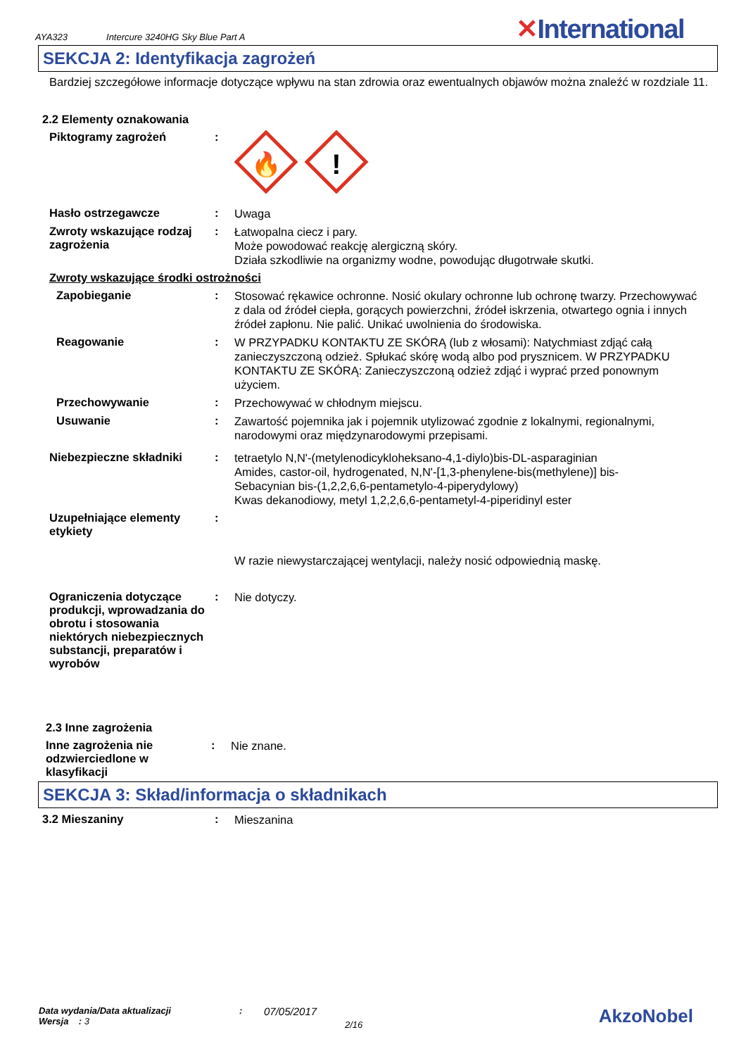AYA323 Intercure 3240HG Sky Blue Part A
✕International
SEKCJA 2: Identyfikacja zagrożeń
Bardziej szczegółowe informacje dotyczące wpływu na stan zdrowia oraz ewentualnych objawów można znaleźć w rozdziale 11.
2.2 Elementy oznakowania
Piktogramy zagrożeń :
🔥
!
Hasło ostrzegawcze :
Uwaga
Zwroty wskazujące rodzaj zagrożenia
:
Łatwopalna ciecz i pary.
Może powodować reakcję alergiczną skóry.
Działa szkodliwie na organizmy wodne, powodując długotrwałe skutki.
Zwroty wskazujące środki ostrożności
Zapobieganie :
Stosować rękawice ochronne. Nosić okulary ochronne lub ochronę twarzy. Przechowywać z dala od źródeł ciepła, gorących powierzchni, źródeł iskrzenia, otwartego ognia i innych źródeł zapłonu. Nie palić. Unikać uwolnienia do środowiska.
Reagowanie :
W PRZYPADKU KONTAKTU ZE SKÓRĄ (lub z włosami): Natychmiast zdjąć całą zanieczyszczoną odzież. Spłukać skórę wodą albo pod prysznicem. W PRZYPADKU KONTAKTU ZE SKÓRĄ: Zanieczyszczoną odzież zdjąć i wyprać przed ponownym użyciem.
Przechowywanie :
Przechowywać w chłodnym miejscu.
Usuwanie :
Zawartość pojemnika jak i pojemnik utylizować zgodnie z lokalnymi, regionalnymi, narodowymi oraz międzynarodowymi przepisami.
Niebezpieczne składniki :
tetraetylo N,N'-(metylenodicykloheksano-4,1-diylo)bis-DL-asparaginian
Amides, castor-oil, hydrogenated, N,N'-[1,3-phenylene-bis(methylene)] bis-
Sebacynian bis-(1,2,2,6,6-pentametylo-4-piperydylowy)
Kwas dekanodiowy, metyl 1,2,2,6,6-pentametyl-4-piperidinyl ester
Uzupełniające elementy etykiety
:
W razie niewystarczającej wentylacji, należy nosić odpowiednią maskę.
Ograniczenia dotyczące produkcji, wprowadzania do obrotu i stosowania niektórych niebezpiecznych substancji, preparatów i wyrobów
:
Nie dotyczy.
2.3 Inne zagrożenia
Inne zagrożenia nie odzwierciedlone w klasyfikacji
:
Nie znane.
SEKCJA 3: Skład/informacja o składnikach
3.2 Mieszaniny :
Mieszanina
Data wydania/Data aktualizacji
Wersja : 3
:
07/05/2017
2/16
AkzoNobel